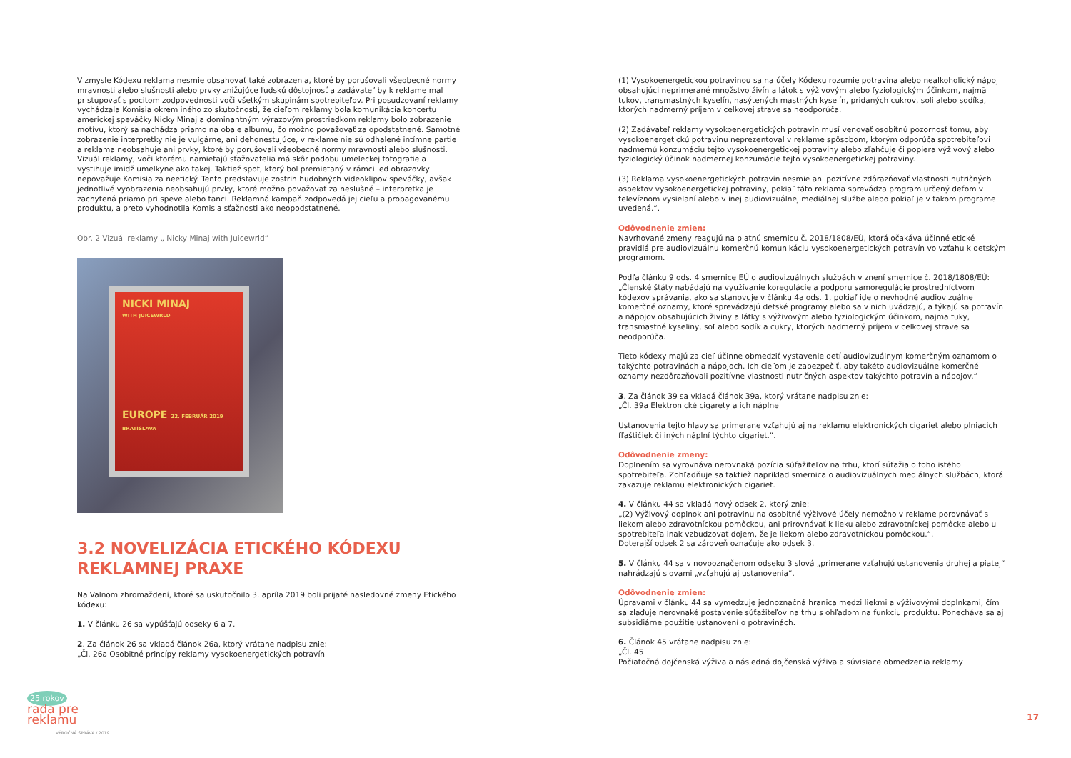V zmysle Kódexu reklama nesmie obsahovať také zobrazenia, ktoré by porušovali všeobecné normy mravnosti alebo slušnosti alebo prvky znižujúce ľudskú dôstojnosť a zadávateľ by k reklame mal pristupovať s pocitom zodpovednosti voči všetkým skupinám spotrebiteľov. Pri posudzovaní reklamy vychádzala Komisia okrem iného zo skutočnosti, že cieľom reklamy bola komunikácia koncertu americkej speváčky Nicky Minaj a dominantným výrazovým prostriedkom reklamy bolo zobrazenie motívu, ktorý sa nachádza priamo na obale albumu, čo možno považovať za opodstatnené. Samotné zobrazenie interpretky nie je vulgárne, ani dehonestujúce, v reklame nie sú odhalené intímne partie a reklama neobsahuje ani prvky, ktoré by porušovali všeobecné normy mravnosti alebo slušnosti. Vizuál reklamy, voči ktorému namietajú sťažovatelia má skôr podobu umeleckej fotografie a vystihuje imidž umelkyne ako takej. Taktiež spot, ktorý bol premietaný v rámci led obrazovky nepovažuje Komisia za neetický. Tento predstavuje zostrih hudobných videoklipov speváčky, avšak jednotlivé vyobrazenia neobsahujú prvky, ktoré možno považovať za neslušné – interpretka je zachytená priamo pri speve alebo tanci. Reklamná kampaň zodpovedá jej cieľu a propagovanému produktu, a preto vyhodnotila Komisia sťažnosti ako neopodstatnené.
Obr. 2 Vizuál reklamy „ Nicky Minaj with Juicewrld“
NICKI MINAJ
WITH JUICEWRLD
EUROPE 22. FEBRUÁR 2019 BRATISLAVA
3.2 NOVELIZÁCIA ETICKÉHO KÓDEXU REKLAMNEJ PRAXE
Na Valnom zhromaždení, ktoré sa uskutočnilo 3. apríla 2019 boli prijaté nasledovné zmeny Etického kódexu:
1. V článku 26 sa vypúšťajú odseky 6 a 7.
2. Za článok 26 sa vkladá článok 26a, ktorý vrátane nadpisu znie:
„Čl. 26a Osobitné princípy reklamy vysokoenergetických potravín
(1) Vysokoenergetickou potravinou sa na účely Kódexu rozumie potravina alebo nealkoholický nápoj obsahujúci neprimerané množstvo živín a látok s výživovým alebo fyziologickým účinkom, najmä tukov, transmastných kyselín, nasýtených mastných kyselín, pridaných cukrov, soli alebo sodíka, ktorých nadmerný príjem v celkovej strave sa neodporúča.
(2) Zadávateľ reklamy vysokoenergetických potravín musí venovať osobitnú pozornosť tomu, aby vysokoenergetickú potravinu neprezentoval v reklame spôsobom, ktorým odporúča spotrebiteľovi nadmernú konzumáciu tejto vysokoenergetickej potraviny alebo zľahčuje či popiera výživový alebo fyziologický účinok nadmernej konzumácie tejto vysokoenergetickej potraviny.
(3) Reklama vysokoenergetických potravín nesmie ani pozitívne zdôrazňovať vlastnosti nutričných aspektov vysokoenergetickej potraviny, pokiaľ táto reklama sprevádza program určený deťom v televíznom vysielaní alebo v inej audiovizuálnej mediálnej službe alebo pokiaľ je v takom programe uvedená.“.
Odôvodnenie zmien:
Navrhované zmeny reagujú na platnú smernicu č. 2018/1808/EÚ, ktorá očakáva účinné etické pravidlá pre audiovizuálnu komerčnú komunikáciu vysokoenergetických potravín vo vzťahu k detským programom.
Podľa článku 9 ods. 4 smernice EÚ o audiovizuálnych službách v znení smernice č. 2018/1808/EÚ: „Členské štáty nabádajú na využívanie koregulácie a podporu samoregulácie prostredníctvom kódexov správania, ako sa stanovuje v článku 4a ods. 1, pokiaľ ide o nevhodné audiovizuálne komerčné oznamy, ktoré sprevádzajú detské programy alebo sa v nich uvádzajú, a týkajú sa potravín a nápojov obsahujúcich živiny a látky s výživovým alebo fyziologickým účinkom, najmä tuky, transmastné kyseliny, soľ alebo sodík a cukry, ktorých nadmerný príjem v celkovej strave sa neodporúča.
Tieto kódexy majú za cieľ účinne obmedziť vystavenie detí audiovizuálnym komerčným oznamom o takýchto potravinách a nápojoch. Ich cieľom je zabezpečiť, aby takéto audiovizuálne komerčné oznamy nezdôrazňovali pozitívne vlastnosti nutričných aspektov takýchto potravín a nápojov.“
3. Za článok 39 sa vkladá článok 39a, ktorý vrátane nadpisu znie:
„Čl. 39a Elektronické cigarety a ich náplne
Ustanovenia tejto hlavy sa primerane vzťahujú aj na reklamu elektronických cigariet alebo plniacich fľaštičiek či iných náplní týchto cigariet.“.
Odôvodnenie zmeny:
Doplnením sa vyrovnáva nerovnaká pozícia súťažiteľov na trhu, ktorí súťažia o toho istého spotrebiteľa. Zohľadňuje sa taktiež napríklad smernica o audiovizuálnych mediálnych službách, ktorá zakazuje reklamu elektronických cigariet.
4. V článku 44 sa vkladá nový odsek 2, ktorý znie:
„(2) Výživový doplnok ani potravinu na osobitné výživové účely nemožno v reklame porovnávať s liekom alebo zdravotníckou pomôckou, ani prirovnávať k lieku alebo zdravotníckej pomôcke alebo u spotrebiteľa inak vzbudzovať dojem, že je liekom alebo zdravotníckou pomôckou.“.
Doterajší odsek 2 sa zároveň označuje ako odsek 3.
5. V článku 44 sa v novooznačenom odseku 3 slová „primerane vzťahujú ustanovenia druhej a piatej“ nahrádzajú slovami „vzťahujú aj ustanovenia“.
Odôvodnenie zmien:
Úpravami v článku 44 sa vymedzuje jednoznačná hranica medzi liekmi a výživovými doplnkami, čím sa zlaďuje nerovnaké postavenie súťažiteľov na trhu s ohľadom na funkciu produktu. Ponecháva sa aj subsidiárne použitie ustanovení o potravinách.
6. Článok 45 vrátane nadpisu znie:
„Čl. 45
Počiatočná dojčenská výživa a následná dojčenská výživa a súvisiace obmedzenia reklamy
25 rokov
rada pre
reklamu
VÝROČNÁ SPRÁVA / 2019
17